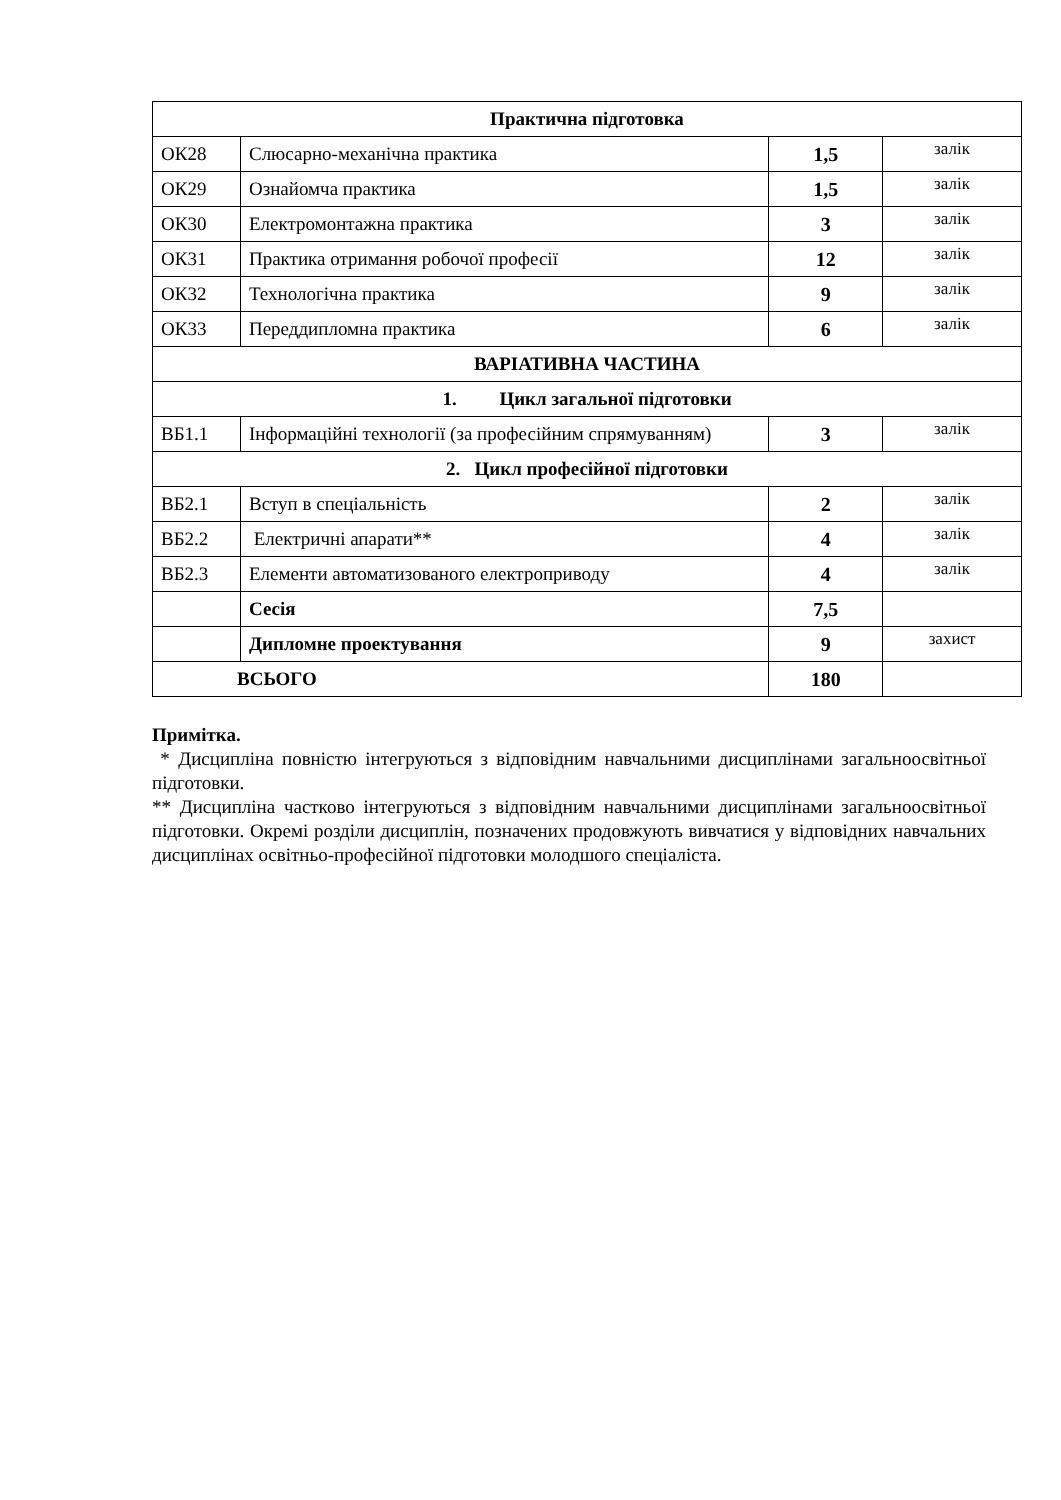| Практична підготовка | | | |
| ОК28 | Слюсарно-механічна практика | 1,5 | залік |
| ОК29 | Ознайомча практика | 1,5 | залік |
| ОК30 | Електромонтажна практика | 3 | залік |
| ОК31 | Практика отримання робочої професії | 12 | залік |
| ОК32 | Технологічна практика | 9 | залік |
| ОК33 | Переддипломна практика | 6 | залік |
| ВАРІАТИВНА ЧАСТИНА | | | |
| 1. Цикл загальної підготовки | | | |
| ВБ1.1 | Інформаційні технології (за професійним спрямуванням) | 3 | залік |
| 2. Цикл професійної підготовки | | | |
| ВБ2.1 | Вступ в спеціальність | 2 | залік |
| ВБ2.2 | Електричні апарати** | 4 | залік |
| ВБ2.3 | Елементи автоматизованого електроприводу | 4 | залік |
| | Сесія | 7,5 | |
| | Дипломне проектування | 9 | захист |
| ВСЬОГО | | 180 | |
Примітка.
* Дисципліна повністю інтегруються з відповідним навчальними дисциплінами загальноосвітньої підготовки.
** Дисципліна частково інтегруються з відповідним навчальними дисциплінами загальноосвітньої підготовки. Окремі розділи дисциплін, позначених продовжують вивчатися у відповідних навчальних дисциплінах освітньо-професійної підготовки молодшого спеціаліста.